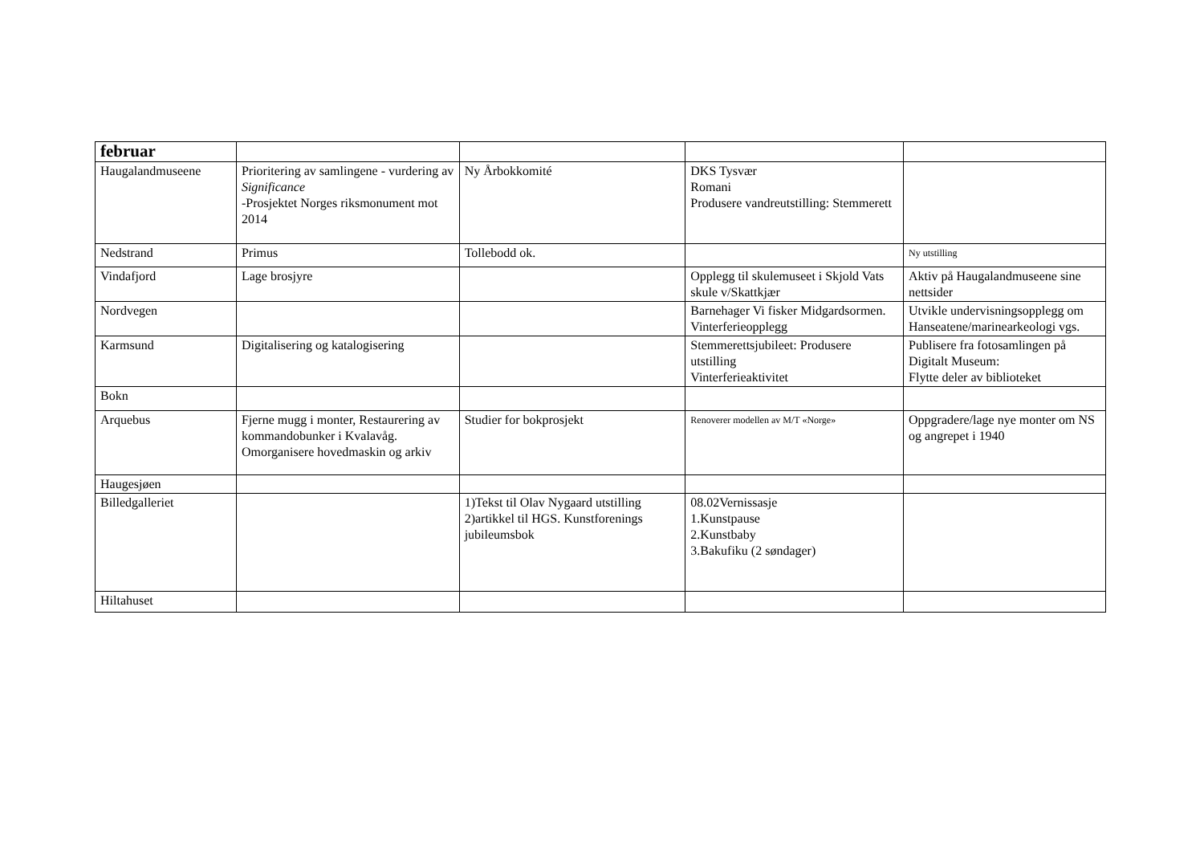| februar | | | | |
| Haugalandmuseene | Prioritering av samlingene - vurdering av Significance -Prosjektet Norges riksmonument mot 2014 | Ny Årbokkomité | DKS Tysvær Romani Produsere vandreutstilling: Stemmerett | |
| Nedstrand | Primus | Tollebodd ok. | | Ny utstilling |
| Vindafjord | Lage brosjyre | | Opplegg til skulemuseet i Skjold Vats skule v/Skattkjær | Aktiv på Haugalandmuseene sine nettsider |
| Nordvegen | | | Barnehager Vi fisker Midgardsormen. Vinterferieopplegg | Utvikle undervisningsopplegg om Hanseatene/marinearkeologi vgs. |
| Karmsund | Digitalisering og katalogisering | | Stemmerettsjubileet: Produsere utstilling Vinterferieaktivitet | Publisere fra fotosamlingen på Digitalt Museum: Flytte deler av biblioteket |
| Bokn | | | | |
| Arquebus | Fjerne mugg i monter, Restaurering av kommandobunker i Kvalavåg. Omorganisere hovedmaskin og arkiv | Studier for bokprosjekt | Renoverer modellen av M/T «Norge» | Oppgradere/lage nye monter om NS og angrepet i 1940 |
| Haugesjøen | | | | |
| Billedgalleriet | | 1)Tekst til Olav Nygaard utstilling 2)artikkel til HGS. Kunstforenings jubileumsbok | 08.02Vernissasje 1.Kunstpause 2.Kunstbaby 3.Bakufiku (2 søndager) | |
| Hiltahuset | | | | |